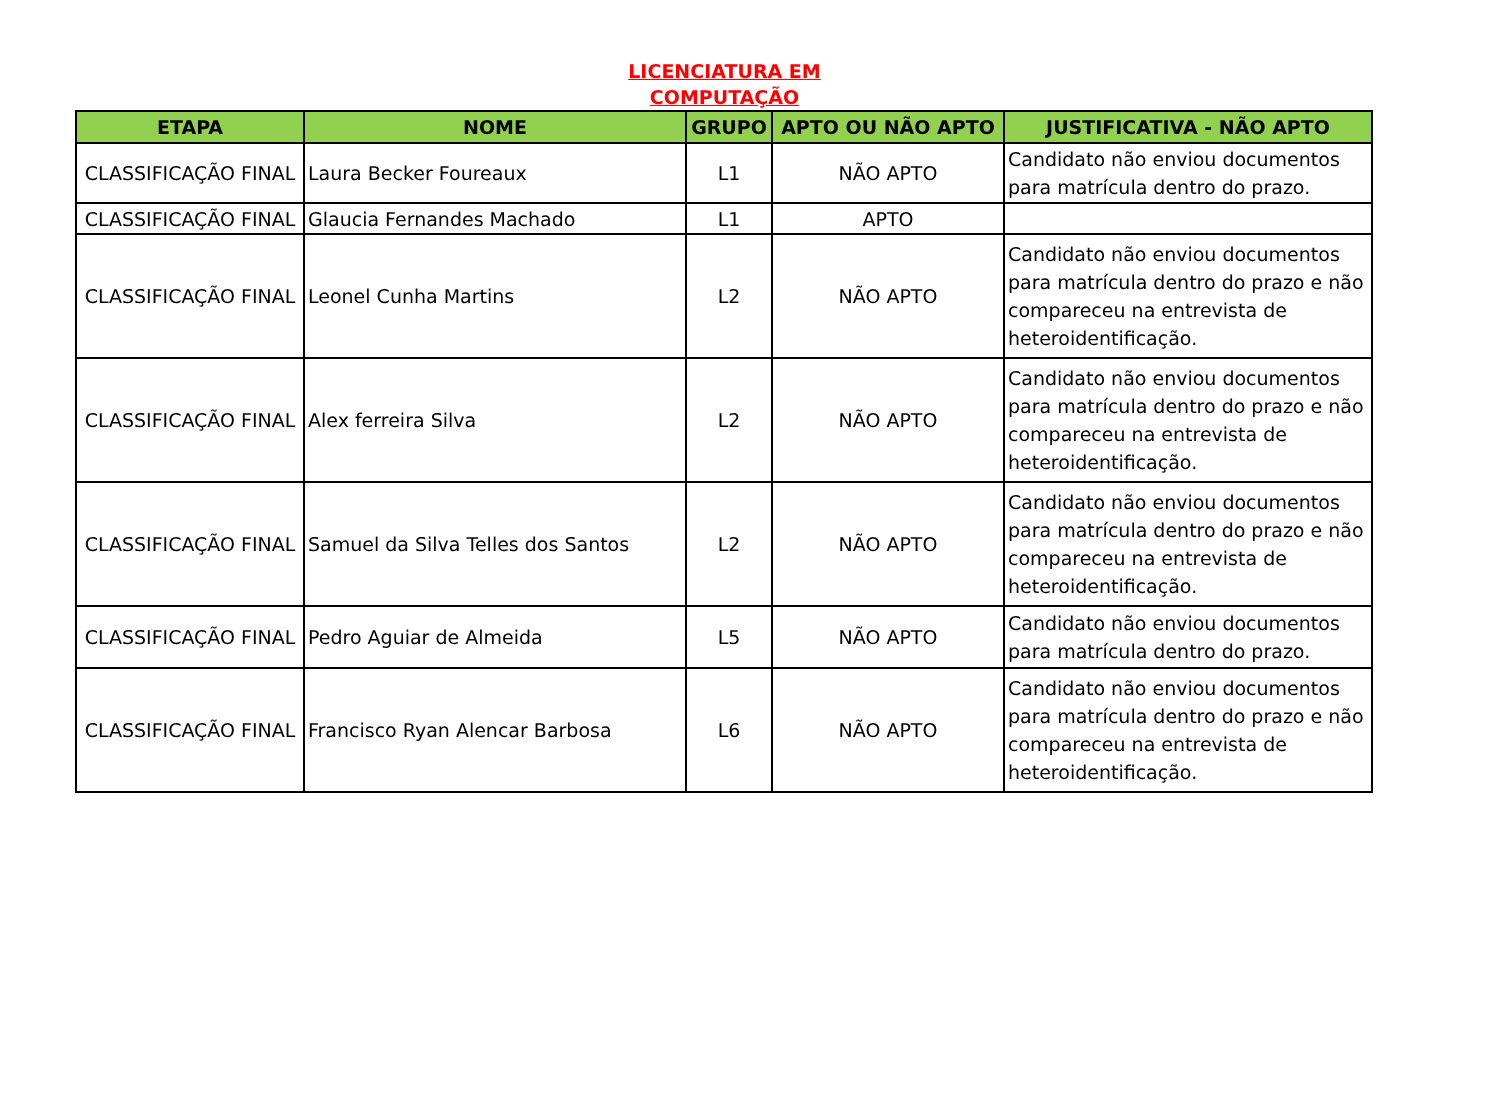LICENCIATURA EM COMPUTAÇÃO
| ETAPA | NOME | GRUPO | APTO OU NÃO APTO | JUSTIFICATIVA - NÃO APTO |
| --- | --- | --- | --- | --- |
| CLASSIFICAÇÃO FINAL | Laura Becker Foureaux | L1 | NÃO APTO | Candidato não enviou documentos para matrícula dentro do prazo. |
| CLASSIFICAÇÃO FINAL | Glaucia Fernandes Machado | L1 | APTO | |
| CLASSIFICAÇÃO FINAL | Leonel Cunha Martins | L2 | NÃO APTO | Candidato não enviou documentos para matrícula dentro do prazo e não compareceu na entrevista de heteroidentificação. |
| CLASSIFICAÇÃO FINAL | Alex ferreira Silva | L2 | NÃO APTO | Candidato não enviou documentos para matrícula dentro do prazo e não compareceu na entrevista de heteroidentificação. |
| CLASSIFICAÇÃO FINAL | Samuel da Silva Telles dos Santos | L2 | NÃO APTO | Candidato não enviou documentos para matrícula dentro do prazo e não compareceu na entrevista de heteroidentificação. |
| CLASSIFICAÇÃO FINAL | Pedro Aguiar de Almeida | L5 | NÃO APTO | Candidato não enviou documentos para matrícula dentro do prazo. |
| CLASSIFICAÇÃO FINAL | Francisco Ryan Alencar Barbosa | L6 | NÃO APTO | Candidato não enviou documentos para matrícula dentro do prazo e não compareceu na entrevista de heteroidentificação. |